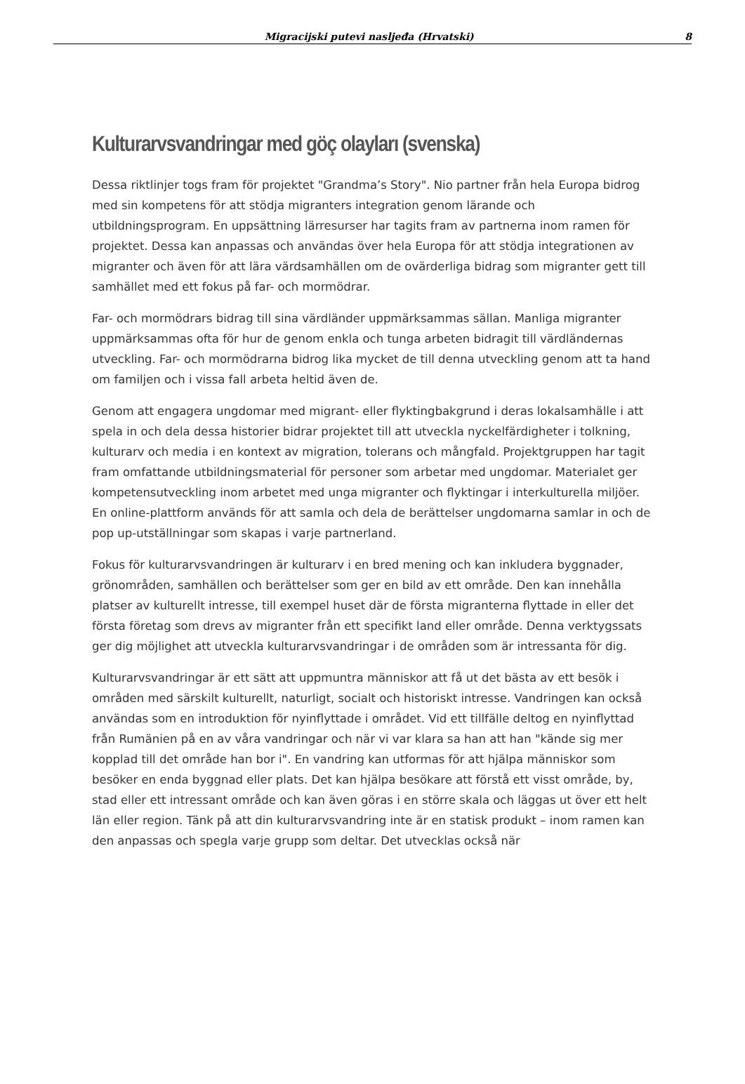Migracijski putevi nasljeđa (Hrvatski) 8
Kulturarvsvandringar med göç olayları (svenska)
Dessa riktlinjer togs fram för projektet "Grandma’s Story". Nio partner från hela Europa bidrog med sin kompetens för att stödja migranters integration genom lärande och utbildningsprogram. En uppsättning lärresurser har tagits fram av partnerna inom ramen för projektet. Dessa kan anpassas och användas över hela Europa för att stödja integrationen av migranter och även för att lära värdsamhällen om de ovärderliga bidrag som migranter gett till samhället med ett fokus på far- och mormödrar.
Far- och mormödrars bidrag till sina värdländer uppmärksammas sällan. Manliga migranter uppmärksammas ofta för hur de genom enkla och tunga arbeten bidragit till värdländernas utveckling. Far- och mormödrarna bidrog lika mycket de till denna utveckling genom att ta hand om familjen och i vissa fall arbeta heltid även de.
Genom att engagera ungdomar med migrant- eller flyktingbakgrund i deras lokalsamhälle i att spela in och dela dessa historier bidrar projektet till att utveckla nyckelfärdigheter i tolkning, kulturarv och media i en kontext av migration, tolerans och mångfald. Projektgruppen har tagit fram omfattande utbildningsmaterial för personer som arbetar med ungdomar. Materialet ger kompetensutveckling inom arbetet med unga migranter och flyktingar i interkulturella miljöer. En online-plattform används för att samla och dela de berättelser ungdomarna samlar in och de pop up-utställningar som skapas i varje partnerland.
Fokus för kulturarvsvandringen är kulturarv i en bred mening och kan inkludera byggnader, grönområden, samhällen och berättelser som ger en bild av ett område. Den kan innehålla platser av kulturellt intresse, till exempel huset där de första migranterna flyttade in eller det första företag som drevs av migranter från ett specifikt land eller område. Denna verktygssats ger dig möjlighet att utveckla kulturarvsvandringar i de områden som är intressanta för dig.
Kulturarvsvandringar är ett sätt att uppmuntra människor att få ut det bästa av ett besök i områden med särskilt kulturellt, naturligt, socialt och historiskt intresse. Vandringen kan också användas som en introduktion för nyinflyttade i området. Vid ett tillfälle deltog en nyinflyttad från Rumänien på en av våra vandringar och när vi var klara sa han att han "kände sig mer kopplad till det område han bor i". En vandring kan utformas för att hjälpa människor som besöker en enda byggnad eller plats. Det kan hjälpa besökare att förstå ett visst område, by, stad eller ett intressant område och kan även göras i en större skala och läggas ut över ett helt län eller region. Tänk på att din kulturarvsvandring inte är en statisk produkt – inom ramen kan den anpassas och spegla varje grupp som deltar. Det utvecklas också när